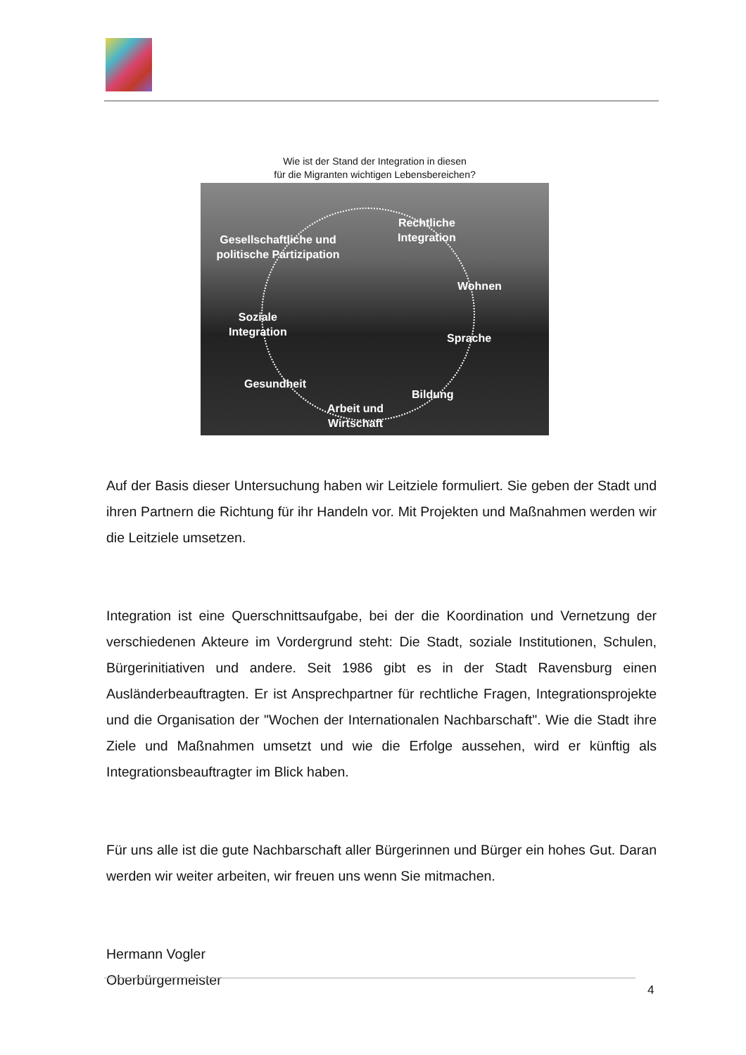Wie ist der Stand der Integration in diesen
für die Migranten wichtigen Lebensbereichen?
Rechtliche
Integration
Gesellschaftliche und politische Partizipation
Wohnen
Soziale
Integration
Sprache
Gesundheit
Bildung
Arbeit und
Wirtschaft
Auf der Basis dieser Untersuchung haben wir Leitziele formuliert. Sie geben der Stadt und ihren Partnern die Richtung für ihr Handeln vor. Mit Projekten und Maßnahmen werden wir die Leitziele umsetzen.
Integration ist eine Querschnittsaufgabe, bei der die Koordination und Vernetzung der verschiedenen Akteure im Vordergrund steht: Die Stadt, soziale Institutionen, Schulen, Bürgerinitiativen und andere. Seit 1986 gibt es in der Stadt Ravensburg einen Ausländerbeauftragten. Er ist Ansprechpartner für rechtliche Fragen, Integrationsprojekte und die Organisation der "Wochen der Internationalen Nachbarschaft". Wie die Stadt ihre Ziele und Maßnahmen umsetzt und wie die Erfolge aussehen, wird er künftig als Integrationsbeauftragter im Blick haben.
Für uns alle ist die gute Nachbarschaft aller Bürgerinnen und Bürger ein hohes Gut. Daran werden wir weiter arbeiten, wir freuen uns wenn Sie mitmachen.
Hermann Vogler
Oberbürgermeister
4